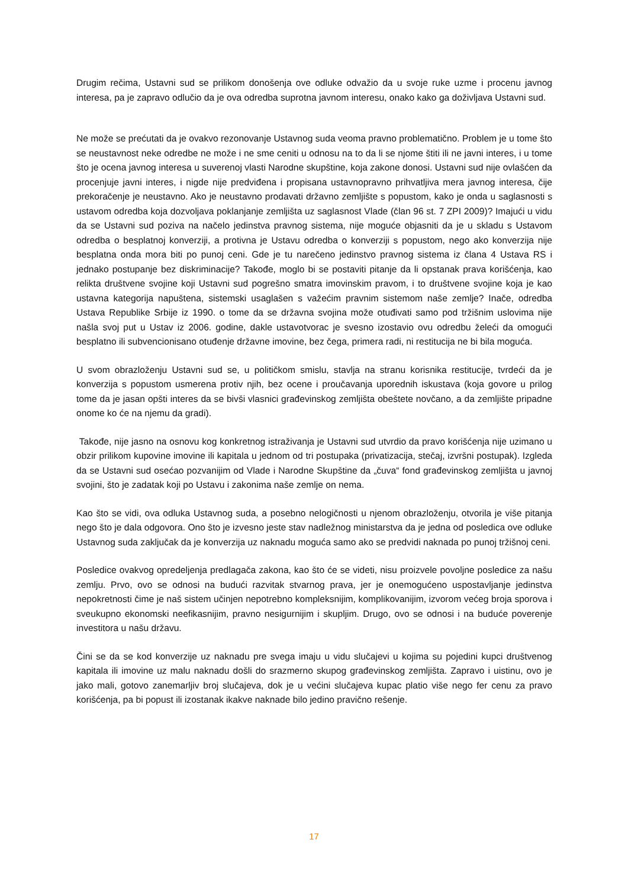Drugim rečima, Ustavni sud se prilikom donošenja ove odluke odvažio da u svoje ruke uzme i procenu javnog interesa, pa je zapravo odlučio da je ova odredba suprotna javnom interesu, onako kako ga doživljava Ustavni sud.
Ne može se prećutati da je ovakvo rezonovanje Ustavnog suda veoma pravno problematično. Problem je u tome što se neustavnost neke odredbe ne može i ne sme ceniti u odnosu na to da li se njome štiti ili ne javni interes, i u tome što je ocena javnog interesa u suverenoj vlasti Narodne skupštine, koja zakone donosi. Ustavni sud nije ovlašćen da procenjuje javni interes, i nigde nije predviđena i propisana ustavnopravno prihvatljiva mera javnog interesa, čije prekoračenje je neustavno. Ako je neustavno prodavati državno zemljište s popustom, kako je onda u saglasnosti s ustavom odredba koja dozvoljava poklanjanje zemljišta uz saglasnost Vlade (član 96 st. 7 ZPI 2009)? Imajući u vidu da se Ustavni sud poziva na načelo jedinstva pravnog sistema, nije moguće objasniti da je u skladu s Ustavom odredba o besplatnoj konverziji, a protivna je Ustavu odredba o konverziji s popustom, nego ako konverzija nije besplatna onda mora biti po punoj ceni. Gde je tu narečeno jedinstvo pravnog sistema iz člana 4 Ustava RS i jednako postupanje bez diskriminacije? Takođe, moglo bi se postaviti pitanje da li opstanak prava korišćenja, kao relikta društvene svojine koji Ustavni sud pogrešno smatra imovinskim pravom, i to društvene svojine koja je kao ustavna kategorija napuštena, sistemski usaglašen s važećim pravnim sistemom naše zemlje? Inače, odredba Ustava Republike Srbije iz 1990. o tome da se državna svojina može otuđivati samo pod tržišnim uslovima nije našla svoj put u Ustav iz 2006. godine, dakle ustavotvorac je svesno izostavio ovu odredbu želeći da omogući besplatno ili subvencionisano otuđenje državne imovine, bez čega, primera radi, ni restitucija ne bi bila moguća.
U svom obrazloženju Ustavni sud se, u političkom smislu, stavlja na stranu korisnika restitucije, tvrdeći da je konverzija s popustom usmerena protiv njih, bez ocene i proučavanja uporednih iskustava (koja govore u prilog tome da je jasan opšti interes da se bivši vlasnici građevinskog zemljišta obeštete novčano, a da zemljište pripadne onome ko će na njemu da gradi).
Takođe, nije jasno na osnovu kog konkretnog istraživanja je Ustavni sud utvrdio da pravo korišćenja nije uzimano u obzir prilikom kupovine imovine ili kapitala u jednom od tri postupaka (privatizacija, stečaj, izvršni postupak). Izgleda da se Ustavni sud osećao pozvanijim od Vlade i Narodne Skupštine da „čuva“ fond građevinskog zemljišta u javnoj svojini, što je zadatak koji po Ustavu i zakonima naše zemlje on nema.
Kao što se vidi, ova odluka Ustavnog suda, a posebno nelogičnosti u njenom obrazloženju, otvorila je više pitanja nego što je dala odgovora. Ono što je izvesno jeste stav nadležnog ministarstva da je jedna od posledica ove odluke Ustavnog suda zaključak da je konverzija uz naknadu moguća samo ako se predvidi naknada po punoj tržišnoj ceni.
Posledice ovakvog opredeljenja predlagača zakona, kao što će se videti, nisu proizvele povoljne posledice za našu zemlju. Prvo, ovo se odnosi na budući razvitak stvarnog prava, jer je onemogućeno uspostavljanje jedinstva nepokretnosti čime je naš sistem učinjen nepotrebno kompleksnijim, komplikovanijim, izvorom većeg broja sporova i sveukupno ekonomski neefikasnijim, pravno nesigurnijim i skupljim. Drugo, ovo se odnosi i na buduće poverenje investitora u našu državu.
Čini se da se kod konverzije uz naknadu pre svega imaju u vidu slučajevi u kojima su pojedini kupci društvenog kapitala ili imovine uz malu naknadu došli do srazmerno skupog građevinskog zemljišta. Zapravo i uistinu, ovo je jako mali, gotovo zanemarljiv broj slučajeva, dok je u većini slučajeva kupac platio više nego fer cenu za pravo korišćenja, pa bi popust ili izostanak ikakve naknade bilo jedino pravično rešenje.
17